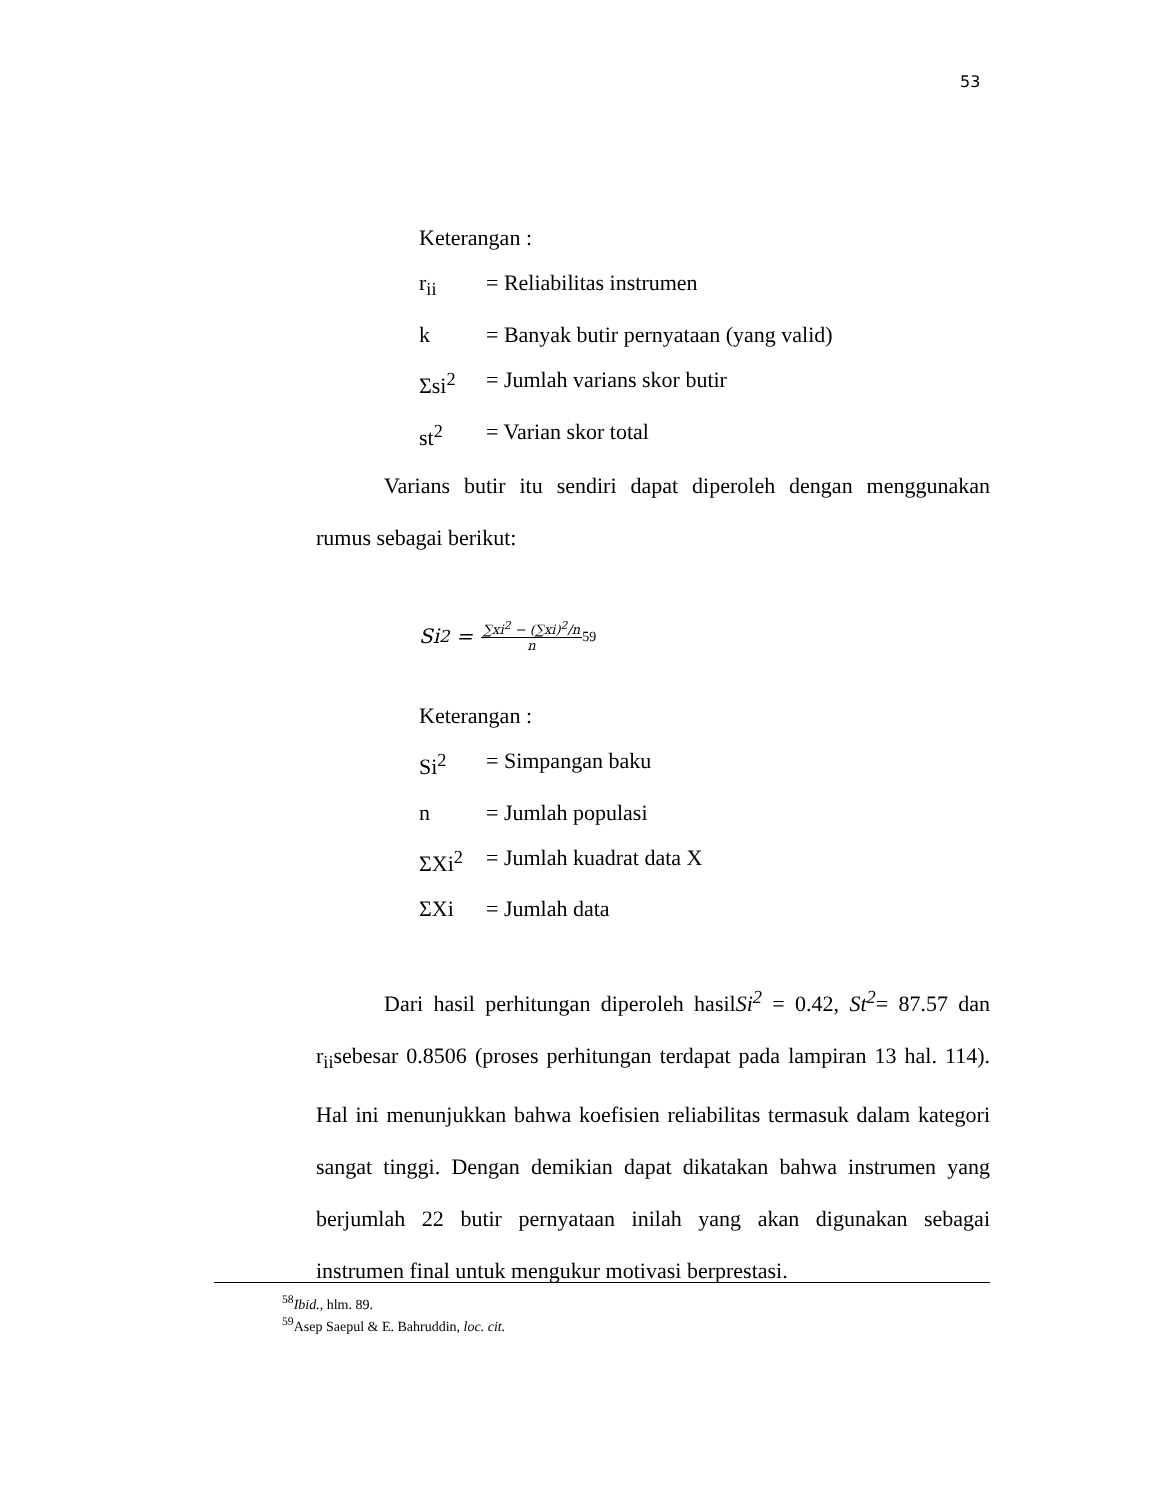53
Keterangan :
r<sub>ii</sub> = Reliabilitas instrumen
k = Banyak butir pernyataan (yang valid)
Σsi<sup>2</sup> = Jumlah varians skor butir
st<sup>2</sup> = Varian skor total
Varians butir itu sendiri dapat diperoleh dengan menggunakan rumus sebagai berikut:
Si<sup>2</sup> = ∑xi<sup>2</sup> − (∑xi)<sup>2</sup>/n n 59
Keterangan :
Si<sup>2</sup> = Simpangan baku
n = Jumlah populasi
ΣXi<sup>2</sup> = Jumlah kuadrat data X
ΣXi = Jumlah data
Dari hasil perhitungan diperoleh hasilSi<sup>2</sup> = 0.42, St<sup>2</sup>= 87.57 dan r<sub>ii</sub>sebesar 0.8506 (proses perhitungan terdapat pada lampiran 13 hal. 114). Hal ini menunjukkan bahwa koefisien reliabilitas termasuk dalam kategori sangat tinggi. Dengan demikian dapat dikatakan bahwa instrumen yang berjumlah 22 butir pernyataan inilah yang akan digunakan sebagai instrumen final untuk mengukur motivasi berprestasi.
<sup>58</sup> Ibid., hlm. 89.
<sup>59</sup> Asep Saepul & E. Bahruddin, loc. cit.